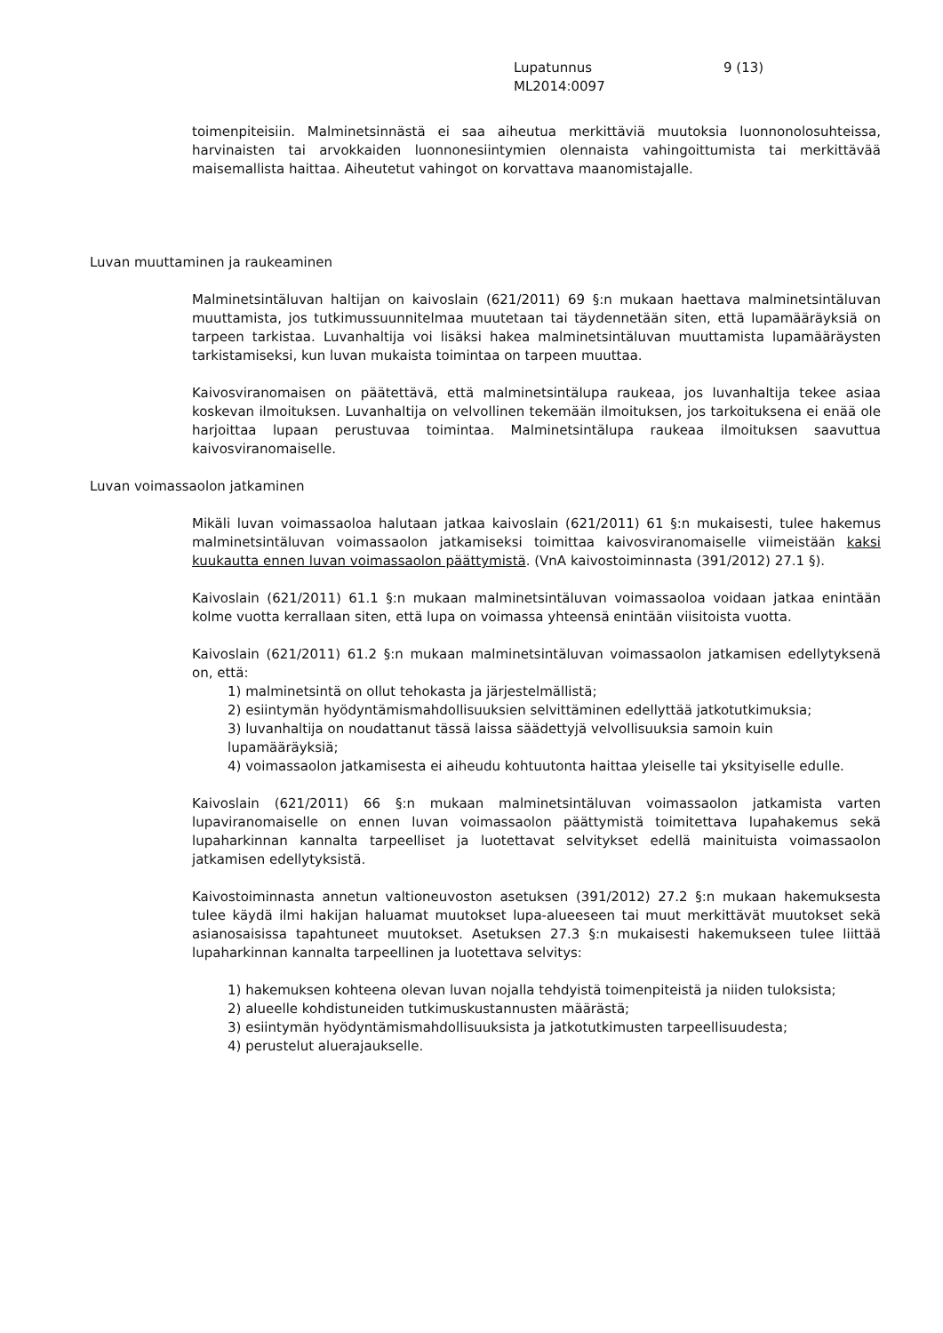Lupatunnus 9 (13)
ML2014:0097
toimenpiteisiin. Malminetsinnästä ei saa aiheutua merkittäviä muutoksia luonnonolosuhteissa, harvinaisten tai arvokkaiden luonnonesiintymien olennaista vahingoittumista tai merkittävää maisemallista haittaa. Aiheutetut vahingot on korvattava maanomistajalle.
Luvan muuttaminen ja raukeaminen
Malminetsintäluvan haltijan on kaivoslain (621/2011) 69 §:n mukaan haettava malminetsintäluvan muuttamista, jos tutkimussuunnitelmaa muutetaan tai täydennetään siten, että lupamääräyksiä on tarpeen tarkistaa. Luvanhaltija voi lisäksi hakea malminetsintäluvan muuttamista lupamääräysten tarkistamiseksi, kun luvan mukaista toimintaa on tarpeen muuttaa.
Kaivosviranomaisen on päätettävä, että malminetsintälupa raukeaa, jos luvanhaltija tekee asiaa koskevan ilmoituksen. Luvanhaltija on velvollinen tekemään ilmoituksen, jos tarkoituksena ei enää ole harjoittaa lupaan perustuvaa toimintaa. Malminetsintälupa raukeaa ilmoituksen saavuttua kaivosviranomaiselle.
Luvan voimassaolon jatkaminen
Mikäli luvan voimassaoloa halutaan jatkaa kaivoslain (621/2011) 61 §:n mukaisesti, tulee hakemus malminetsintäluvan voimassaolon jatkamiseksi toimittaa kaivosviranomaiselle viimeistään kaksi kuukautta ennen luvan voimassaolon päättymistä. (VnA kaivostoiminnasta (391/2012) 27.1 §).
Kaivoslain (621/2011) 61.1 §:n mukaan malminetsintäluvan voimassaoloa voidaan jatkaa enintään kolme vuotta kerrallaan siten, että lupa on voimassa yhteensä enintään viisitoista vuotta.
Kaivoslain (621/2011) 61.2 §:n mukaan malminetsintäluvan voimassaolon jatkamisen edellytyksenä on, että:
1) malminetsintä on ollut tehokasta ja järjestelmällistä;
2) esiintymän hyödyntämismahdollisuuksien selvittäminen edellyttää jatkotutkimuksia;
3) luvanhaltija on noudattanut tässä laissa säädettyjä velvollisuuksia samoin kuin
lupamääräyksiä;
4) voimassaolon jatkamisesta ei aiheudu kohtuutonta haittaa yleiselle tai yksityiselle edulle.
Kaivoslain (621/2011) 66 §:n mukaan malminetsintäluvan voimassaolon jatkamista varten lupaviranomaiselle on ennen luvan voimassaolon päättymistä toimitettava lupahakemus sekä lupaharkinnan kannalta tarpeelliset ja luotettavat selvitykset edellä mainituista voimassaolon jatkamisen edellytyksistä.
Kaivostoiminnasta annetun valtioneuvoston asetuksen (391/2012) 27.2 §:n mukaan hakemuksesta tulee käydä ilmi hakijan haluamat muutokset lupa-alueeseen tai muut merkittävät muutokset sekä asianosaisissa tapahtuneet muutokset. Asetuksen 27.3 §:n mukaisesti hakemukseen tulee liittää lupaharkinnan kannalta tarpeellinen ja luotettava selvitys:
1) hakemuksen kohteena olevan luvan nojalla tehdyistä toimenpiteistä ja niiden tuloksista;
2) alueelle kohdistuneiden tutkimuskustannusten määrästä;
3) esiintymän hyödyntämismahdollisuuksista ja jatkotutkimusten tarpeellisuudesta;
4) perustelut aluerajaukselle.